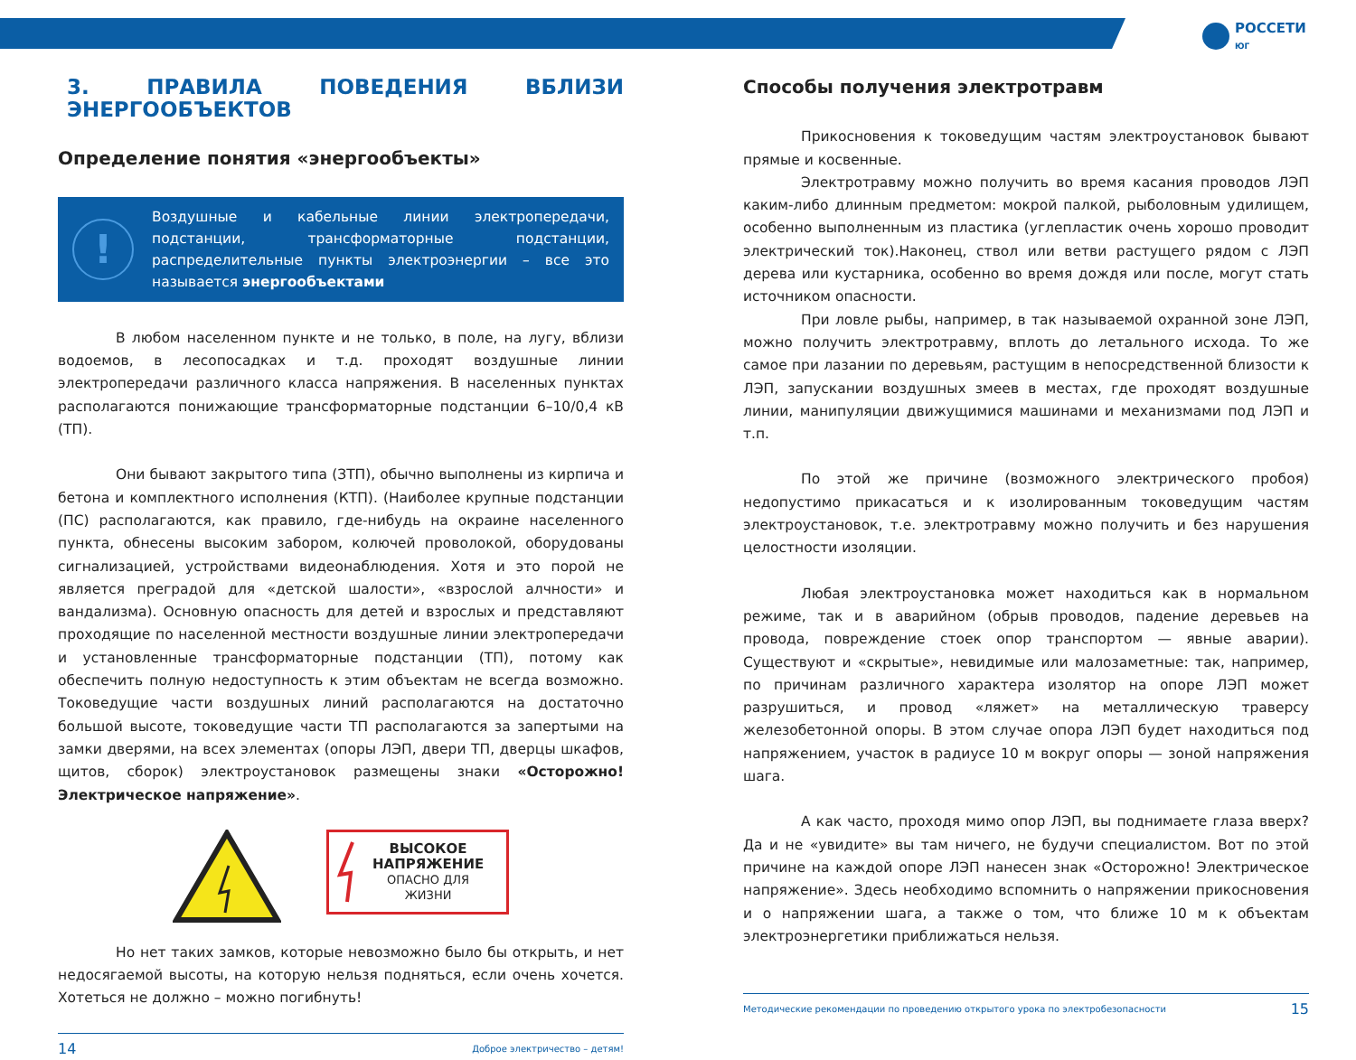РОССЕТИ
ЮГ
3. ПРАВИЛА ПОВЕДЕНИЯ ВБЛИЗИ ЭНЕРГООБЪЕКТОВ
Определение понятия «энергообъекты»
!
Воздушные и кабельные линии электропередачи, подстанции, трансформаторные подстанции, распределительные пункты электро­энергии – все это называется энергообъектами
В любом населенном пункте и не только, в поле, на лугу, вблизи водоемов, в лесопосадках и т.д. проходят воздушные линии электропередачи различного класса напряжения. В населенных пунктах располагаются пони­жающие трансформаторные подстанции 6–10/0,4 кВ (ТП).
Они бывают закрытого типа (ЗТП), обычно выполнены из кирпича и бетона и комплектного исполнения (КТП). (Наиболее крупные подстанции (ПС) располагаются, как правило, где-нибудь на окраине населенного пункта, обнесены высоким забором, колючей проволокой, оборудованы сигнализацией, устройствами видеонаблюдения. Хотя и это порой не является преградой для «детской шалости», «взрослой алчности» и вандализма). Основную опасность для детей и взрослых и представляют проходящие по населенной местности воздушные линии электропередачи и установленные трансформаторные подстанции (ТП), потому как обеспечить полную недоступность к этим объектам не всегда возможно. Токоведущие части воздушных линий располагаются на достаточно большой высоте, токоведущие части ТП располагаются за запертыми на замки дверями, на всех элементах (опоры ЛЭП, двери ТП, дверцы шкафов, щитов, сборок) электроустановок размещены знаки «Осторожно! Электрическое напряжение».
ВЫСОКОЕ
НАПРЯЖЕНИЕ
ОПАСНО ДЛЯ
ЖИЗНИ
Но нет таких замков, которые невозможно было бы открыть, и нет недосягаемой высоты, на которую нельзя подняться, если очень хочется. Хотеться не должно – можно погибнуть!
14 Доброе электричество – детям!
Способы получения электротравм
Прикосновения к токоведущим частям электроустановок бывают прямые и косвенные.
Электротравму можно получить во время касания проводов ЛЭП каким-либо длинным предметом: мокрой палкой, рыболовным удилищем, особенно выполненным из пластика (углепластик очень хорошо проводит элек­трический ток).Наконец, ствол или ветви растущего рядом с ЛЭП дерева или кустарника, особенно во время дождя или после, могут стать источником опасности.
При ловле рыбы, например, в так называемой охранной зоне ЛЭП, можно получить электротравму, вплоть до летального исхода. То же самое при лазании по деревьям, растущим в непосредственной близости к ЛЭП, запускании воздушных змеев в местах, где проходят воздушные линии, манипуляции движущимися машинами и механизмами под ЛЭП и т.п.
По этой же причине (возможного электрического пробоя) недопустимо прикасаться и к изолированным токоведущим частям электроустановок, т.е. электротравму можно получить и без нарушения целостности изоляции.
Любая электроустановка может находиться как в нормальном режиме, так и в аварийном (обрыв проводов, падение деревьев на провода, повреждение стоек опор транспортом — явные аварии). Существуют и «скрытые», невидимые или малозаметные: так, например, по причинам различного характера изолятор на опоре ЛЭП может разрушиться, и провод «ляжет» на металлическую траверсу железобетонной опоры. В этом случае опора ЛЭП будет находиться под напряжением, участок в радиусе 10 м вокруг опоры — зоной напряжения шага.
А как часто, проходя мимо опор ЛЭП, вы поднимаете глаза вверх? Да и не «увидите» вы там ничего, не будучи специалистом. Вот по этой причине на каждой опоре ЛЭП нанесен знак «Осторожно! Электрическое напряжение». Здесь необходимо вспомнить о напряжении прикосновения и о напряжении шага, а также о том, что ближе 10 м к объектам электроэнергетики прибли­жаться нельзя.
Методические рекомендации по проведению открытого урока по электробезопасности 15